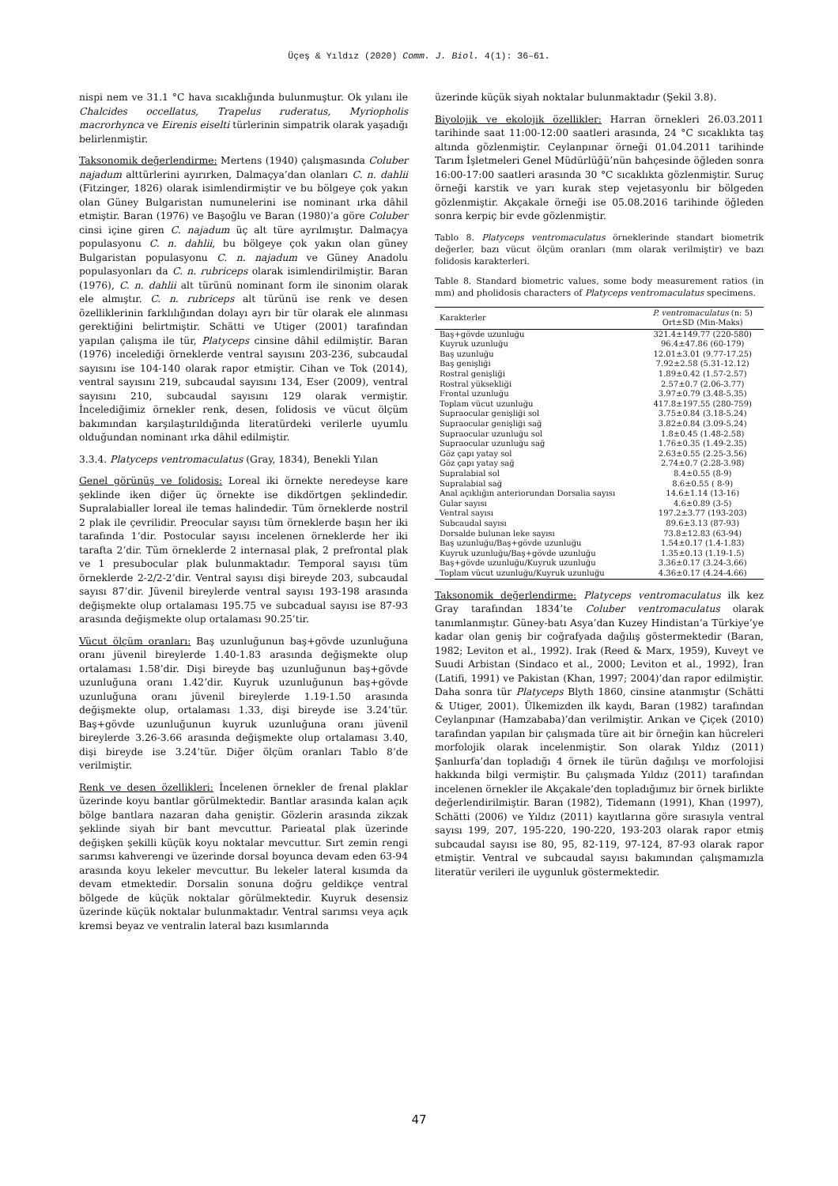Üçeş & Yıldız (2020) Comm. J. Biol. 4(1): 36–61.
nispi nem ve 31.1 °C hava sıcaklığında bulunmuştur. Ok yılanı ile Chalcides occellatus, Trapelus ruderatus, Myriopholis macrorhynca ve Eirenis eiselti türlerinin simpatrik olarak yaşadığı belirlenmiştir.
Taksonomik değerlendirme: Mertens (1940) çalışmasında Coluber najadum alttürlerini ayırırken, Dalmaçya’dan olanları C. n. dahlii (Fitzinger, 1826) olarak isimlendirmiştir ve bu bölgeye çok yakın olan Güney Bulgaristan numunelerini ise nominant ırka dâhil etmiştir. Baran (1976) ve Başoğlu ve Baran (1980)’a göre Coluber cinsi içine giren C. najadum üç alt türe ayrılmıştır. Dalmaçya populasyonu C. n. dahlii, bu bölgeye çok yakın olan güney Bulgaristan populasyonu C. n. najadum ve Güney Anadolu populasyonları da C. n. rubriceps olarak isimlendirilmiştir. Baran (1976), C. n. dahlii alt türünü nominant form ile sinonim olarak ele almıştır. C. n. rubriceps alt türünü ise renk ve desen özelliklerinin farklılığından dolayı ayrı bir tür olarak ele alınması gerektiğini belirtmiştir. Schätti ve Utiger (2001) tarafından yapılan çalışma ile tür, Platyceps cinsine dâhil edilmiştir. Baran (1976) incelediği örneklerde ventral sayısını 203-236, subcaudal sayısını ise 104-140 olarak rapor etmiştir. Cihan ve Tok (2014), ventral sayısını 219, subcaudal sayısını 134, Eser (2009), ventral sayısını 210, subcaudal sayısını 129 olarak vermiştir. İncelediğimiz örnekler renk, desen, folidosis ve vücut ölçüm bakımından karşılaştırıldığında literatürdeki verilerle uyumlu olduğundan nominant ırka dâhil edilmiştir.
3.3.4. Platyceps ventromaculatus (Gray, 1834), Benekli Yılan
Genel görünüş ve folidosis: Loreal iki örnekte neredeyse kare şeklinde iken diğer üç örnekte ise dikdörtgen şeklindedir. Supralabialler loreal ile temas halindedir. Tüm örneklerde nostril 2 plak ile çevrilidir. Preocular sayısı tüm örneklerde başın her iki tarafında 1’dir. Postocular sayısı incelenen örneklerde her iki tarafta 2’dir. Tüm örneklerde 2 internasal plak, 2 prefrontal plak ve 1 presubocular plak bulunmaktadır. Temporal sayısı tüm örneklerde 2-2/2-2’dir. Ventral sayısı dişi bireyde 203, subcaudal sayısı 87’dir. Jüvenil bireylerde ventral sayısı 193-198 arasında değişmekte olup ortalaması 195.75 ve subcadual sayısı ise 87-93 arasında değişmekte olup ortalaması 90.25’tir.
Vücut ölçüm oranları: Baş uzunluğunun baş+gövde uzunluğuna oranı jüvenil bireylerde 1.40-1.83 arasında değişmekte olup ortalaması 1.58’dir. Dişi bireyde baş uzunluğunun baş+gövde uzunluğuna oranı 1.42’dir. Kuyruk uzunluğunun baş+gövde uzunluğuna oranı jüvenil bireylerde 1.19-1.50 arasında değişmekte olup, ortalaması 1.33, dişi bireyde ise 3.24’tür. Baş+gövde uzunluğunun kuyruk uzunluğuna oranı jüvenil bireylerde 3.26-3.66 arasında değişmekte olup ortalaması 3.40, dişi bireyde ise 3.24’tür. Diğer ölçüm oranları Tablo 8’de verilmiştir.
Renk ve desen özellikleri: İncelenen örnekler de frenal plaklar üzerinde koyu bantlar görülmektedir. Bantlar arasında kalan açık bölge bantlara nazaran daha geniştir. Gözlerin arasında zikzak şeklinde siyah bir bant mevcuttur. Parieatal plak üzerinde değişken şekilli küçük koyu noktalar mevcuttur. Sırt zemin rengi sarımsı kahverengi ve üzerinde dorsal boyunca devam eden 63-94 arasında koyu lekeler mevcuttur. Bu lekeler lateral kısımda da devam etmektedir. Dorsalin sonuna doğru geldikçe ventral bölgede de küçük noktalar görülmektedir. Kuyruk desensiz üzerinde küçük noktalar bulunmaktadır. Ventral sarımsı veya açık kremsi beyaz ve ventralin lateral bazı kısımlarında
üzerinde küçük siyah noktalar bulunmaktadır (Şekil 3.8).
Biyolojik ve ekolojik özellikler: Harran örnekleri 26.03.2011 tarihinde saat 11:00-12:00 saatleri arasında, 24 °C sıcaklıkta taş altında gözlenmiştir. Ceylanpınar örneği 01.04.2011 tarihinde Tarım İşletmeleri Genel Müdürlüğü’nün bahçesinde öğleden sonra 16:00-17:00 saatleri arasında 30 °C sıcaklıkta gözlenmiştir. Suruç örneği karstik ve yarı kurak step vejetasyonlu bir bölgeden gözlenmiştir. Akçakale örneği ise 05.08.2016 tarihinde öğleden sonra kerpiç bir evde gözlenmiştir.
Tablo 8. Platyceps ventromaculatus örneklerinde standart biometrik değerler, bazı vücut ölçüm oranları (mm olarak verilmiştir) ve bazı folidosis karakterleri.
Table 8. Standard biometric values, some body measurement ratios (in mm) and pholidosis characters of Platyceps ventromaculatus specimens.
| Karakterler | P. ventromaculatus (n: 5) Ort±SD (Min-Maks) |
| --- | --- |
| Baş+gövde uzunluğu | 321.4±149.77 (220-580) |
| Kuyruk uzunluğu | 96.4±47.86 (60-179) |
| Baş uzunluğu | 12.01±3.01 (9.77-17.25) |
| Baş genişliği | 7.92±2.58 (5.31-12.12) |
| Rostral genişliği | 1.89±0.42 (1.57-2.57) |
| Rostral yüksekliği | 2.57±0.7 (2.06-3.77) |
| Frontal uzunluğu | 3.97±0.79 (3.48-5.35) |
| Toplam vücut uzunluğu | 417.8±197.55 (280-759) |
| Supraocular genişliği sol | 3.75±0.84 (3.18-5.24) |
| Supraocular genişliği sağ | 3.82±0.84 (3.09-5.24) |
| Supraocular uzunluğu sol | 1.8±0.45 (1.48-2.58) |
| Supraocular uzunluğu sağ | 1.76±0.35 (1.49-2.35) |
| Göz çapı yatay sol | 2.63±0.55 (2.25-3.56) |
| Göz çapı yatay sağ | 2.74±0.7 (2.28-3.98) |
| Supralabial sol | 8.4±0.55 (8-9) |
| Supralabial sağ | 8.6±0.55 ( 8-9) |
| Anal açıklığın anteriorundan Dorsalia sayısı | 14.6±1.14 (13-16) |
| Gular sayısı | 4.6±0.89 (3-5) |
| Ventral sayısı | 197.2±3.77 (193-203) |
| Subcaudal sayısı | 89.6±3.13 (87-93) |
| Dorsalde bulunan leke sayısı | 73.8±12.83 (63-94) |
| Baş uzunluğu/Baş+gövde uzunluğu | 1.54±0.17 (1.4-1.83) |
| Kuyruk uzunluğu/Baş+gövde uzunluğu | 1.35±0.13 (1.19-1.5) |
| Baş+gövde uzunluğu/Kuyruk uzunluğu | 3.36±0.17 (3.24-3.66) |
| Toplam vücut uzunluğu/Kuyruk uzunluğu | 4.36±0.17 (4.24-4.66) |
Taksonomik değerlendirme: Platyceps ventromaculatus ilk kez Gray tarafından 1834’te Coluber ventromaculatus olarak tanımlanmıştır. Güney-batı Asya’dan Kuzey Hindistan’a Türkiye’ye kadar olan geniş bir coğrafyada dağılış göstermektedir (Baran, 1982; Leviton et al., 1992). Irak (Reed & Marx, 1959), Kuveyt ve Suudi Arbistan (Sindaco et al., 2000; Leviton et al., 1992), İran (Latifi, 1991) ve Pakistan (Khan, 1997; 2004)’dan rapor edilmiştir. Daha sonra tür Platyceps Blyth 1860, cinsine atanmıştır (Schätti & Utiger, 2001). Ülkemizden ilk kaydı, Baran (1982) tarafından Ceylanpınar (Hamzababa)’dan verilmiştir. Arıkan ve Çiçek (2010) tarafından yapılan bir çalışmada türe ait bir örneğin kan hücreleri morfolojik olarak incelenmiştir. Son olarak Yıldız (2011) Şanlıurfa’dan topladığı 4 örnek ile türün dağılışı ve morfolojisi hakkında bilgi vermiştir. Bu çalışmada Yıldız (2011) tarafından incelenen örnekler ile Akçakale’den topladığımız bir örnek birlikte değerlendirilmiştir. Baran (1982), Tidemann (1991), Khan (1997), Schätti (2006) ve Yıldız (2011) kayıtlarına göre sırasıyla ventral sayısı 199, 207, 195-220, 190-220, 193-203 olarak rapor etmiş subcaudal sayısı ise 80, 95, 82-119, 97-124, 87-93 olarak rapor etmiştir. Ventral ve subcaudal sayısı bakımından çalışmamızla literatür verileri ile uygunluk göstermektedir.
47